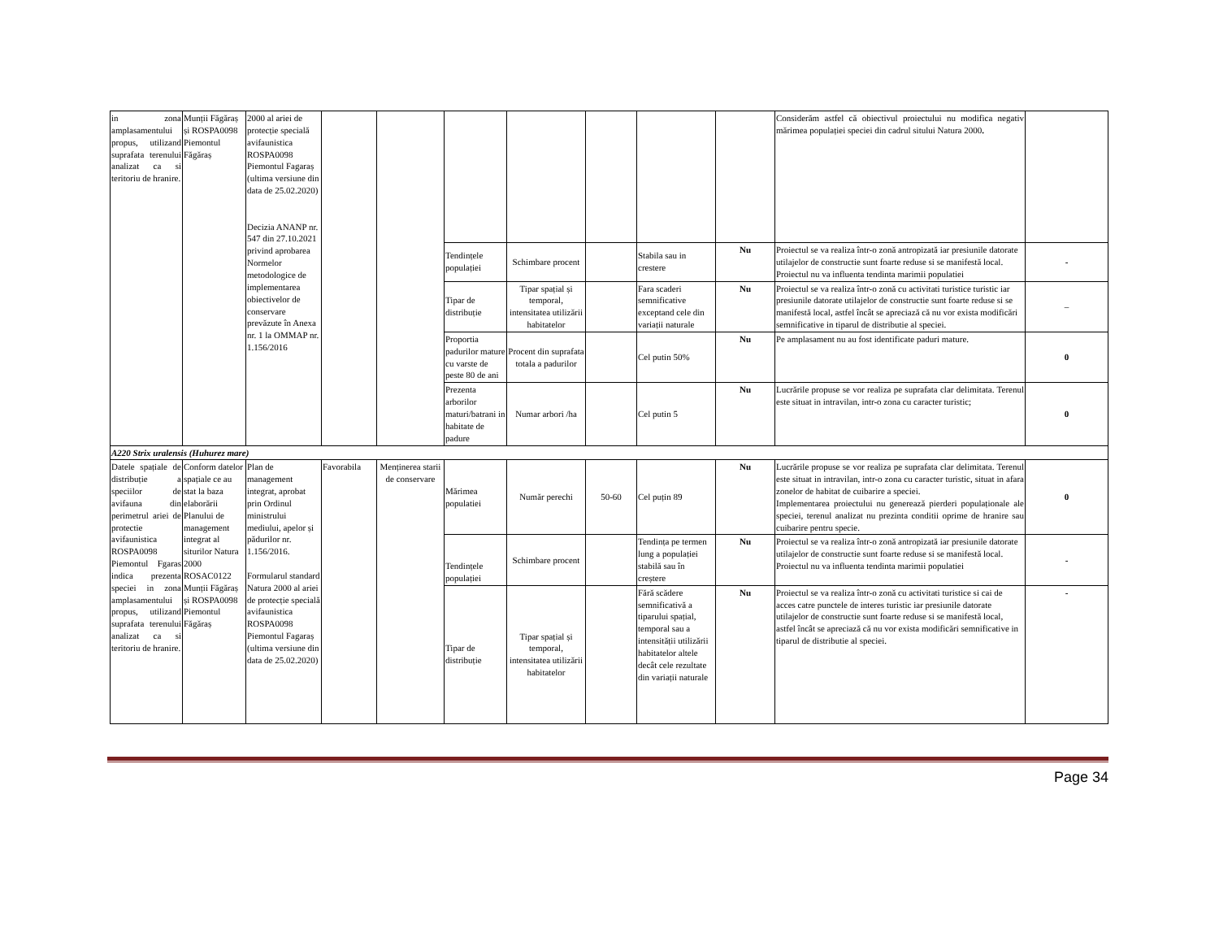| in zona amplasamentului propus, utilizand suprafata terenului analizat ca si teritoriu de hranire. | Munții Făgăraș și ROSPA0098 Piemontul Făgăraș | 2000 al ariei de protecție specială avifaunistica ROSPA0098 Piemontul Fagaraș (ultima versiune din data de 25.02.2020) Decizia ANANP nr. 547 din 27.10.2021 privind aprobarea Normelor metodologice de implementarea obiectivelor de conservare prevăzute în Anexa nr. 1 la OMMAP nr. 1.156/2016 | | | | | | | | Considerăm astfel că obiectivul proiectului nu modifica negativ mărimea populației speciei din cadrul sitului Natura 2000 . | |
| | | | | | Tendințele populației | Schimbare procent | | Stabila sau in crestere | Nu | Proiectul se va realiza într-o zonă antropizată iar presiunile datorate utilajelor de constructie sunt foarte reduse si se manifestă local. Proiectul nu va influenta tendinta marimii populatiei | - |
| | | | | | Tipar de distribuție | Tipar spațial și temporal, intensitatea utilizării habitatelor | | Fara scaderi semnificative exceptand cele din variații naturale | Nu | Proiectul se va realiza într-o zonă cu activitati turistice turistic iar presiunile datorate utilajelor de constructie sunt foarte reduse si se manifestă local, astfel încât se apreciază că nu vor exista modificări semnificative in tiparul de distributie al speciei. | – |
| | | | | | Proportia padurilor mature cu varste de peste 80 de ani | Procent din suprafata totala a padurilor | | Cel putin 50% | Nu | Pe amplasament nu au fost identificate paduri mature. | 0 |
| | | | | | Prezenta arborilor maturi/batrani in habitate de padure | Numar arbori /ha | | Cel putin 5 | Nu | Lucrările propuse se vor realiza pe suprafata clar delimitata. Terenul este situat in intravilan, intr-o zona cu caracter turistic; | 0 |
| A220 Strix uralensis (Huhurez mare) | | | | | | | | | | | |
| Datele spațiale de distribuție a speciilor de avifauna din perimetrul ariei de protectie avifaunistica ROSPA0098 Piemontul Fgaras indica prezenta speciei in zona amplasamentului propus, utilizand suprafata terenului analizat ca si teritoriu de hranire. | Conform datelor spațiale ce au stat la baza elaborării Planului de management integrat al siturilor Natura 2000 ROSAC0122 Munții Făgăraș și ROSPA0098 Piemontul Făgăraș | Plan de management integrat, aprobat prin Ordinul ministrului mediului, apelor și pădurilor nr. 1.156/2016. Formularul standard Natura 2000 al ariei de protecție specială avifaunistica ROSPA0098 Piemontul Fagaraș (ultima versiune din data de 25.02.2020) | Favorabila | Menținerea starii de conservare | Mărimea populatiei | Număr perechi | 50-60 | Cel puțin 89 | Nu | Lucrările propuse se vor realiza pe suprafata clar delimitata. Terenul este situat in intravilan, intr-o zona cu caracter turistic, situat in afara zonelor de habitat de cuibarire a speciei. Implementarea proiectului nu generează pierderi populaționale ale speciei, terenul analizat nu prezinta conditii oprime de hranire sau cuibarire pentru specie. | 0 |
| | | | | | Tendințele populației | Schimbare procent | | Tendința pe termen lung a populației stabilă sau în creștere | Nu | Proiectul se va realiza într-o zonă antropizată iar presiunile datorate utilajelor de constructie sunt foarte reduse si se manifestă local. Proiectul nu va influenta tendinta marimii populatiei | - |
| | | | | | Tipar de distribuție | Tipar spațial și temporal, intensitatea utilizării habitatelor | | Fără scădere semnificativă a tiparului spațial, temporal sau a intensității utilizării habitatelor altele decât cele rezultate din variații naturale | Nu | Proiectul se va realiza într-o zonă cu activitati turistice si cai de acces catre punctele de interes turistic iar presiunile datorate utilajelor de constructie sunt foarte reduse si se manifestă local, astfel încât se apreciază că nu vor exista modificări semnificative in tiparul de distributie al speciei. | - |
Page 34